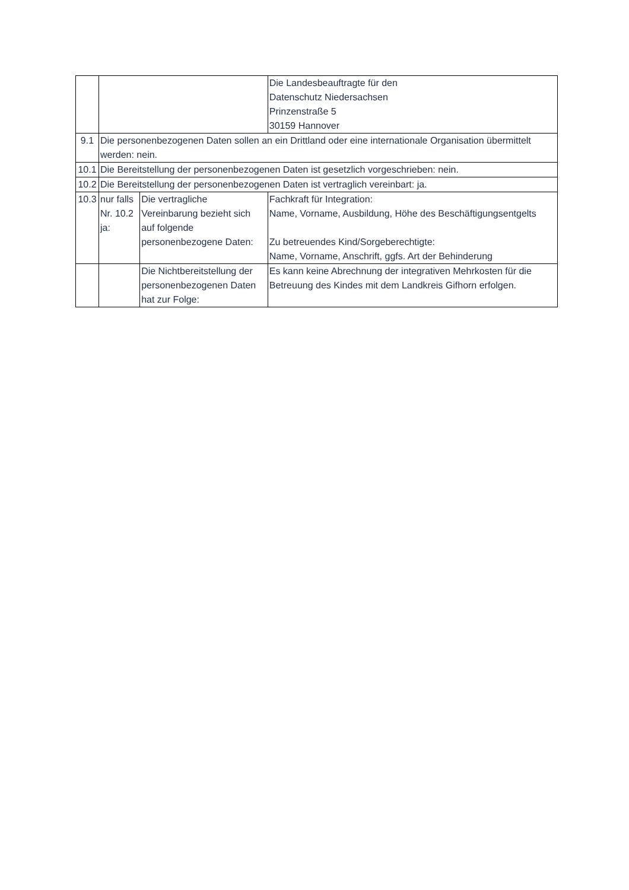| | | | Die Landesbeauftragte für den Datenschutz Niedersachsen Prinzenstraße 5 30159 Hannover |
| 9.1 | Die personenbezogenen Daten sollen an ein Drittland oder eine internationale Organisation übermittelt werden: nein. | | |
| 10.1 | Die Bereitstellung der personenbezogenen Daten ist gesetzlich vorgeschrieben: nein. | | |
| 10.2 | Die Bereitstellung der personenbezogenen Daten ist vertraglich vereinbart: ja. | | |
| 10.3 | nur falls Nr. 10.2 ja: | Die vertragliche Vereinbarung bezieht sich auf folgende personenbezogene Daten: | Fachkraft für Integration: Name, Vorname, Ausbildung, Höhe des Beschäftigungsentgelts Zu betreuendes Kind/Sorgeberechtigte: Name, Vorname, Anschrift, ggfs. Art der Behinderung |
| | | Die Nichtbereitstellung der personenbezogenen Daten hat zur Folge: | Es kann keine Abrechnung der integrativen Mehrkosten für die Betreuung des Kindes mit dem Landkreis Gifhorn erfolgen. |